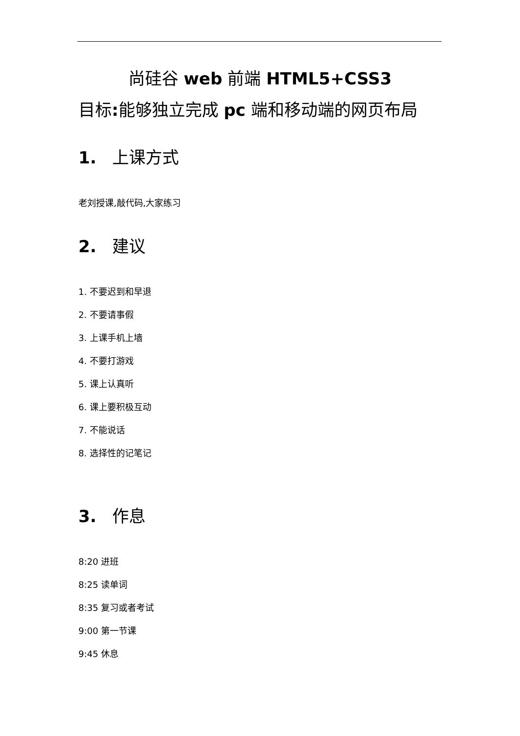尚硅谷 web 前端 HTML5+CSS3
目标: 能够独立完成 pc 端和移动端的网页布局
1. 上课方式
老刘授课,敲代码,大家练习
2. 建议
1. 不要迟到和早退
2. 不要请事假
3. 上课手机上墙
4. 不要打游戏
5. 课上认真听
6. 课上要积极互动
7. 不能说话
8. 选择性的记笔记
3. 作息
8:20 进班
8:25 读单词
8:35 复习或者考试
9:00 第一节课
9:45 休息